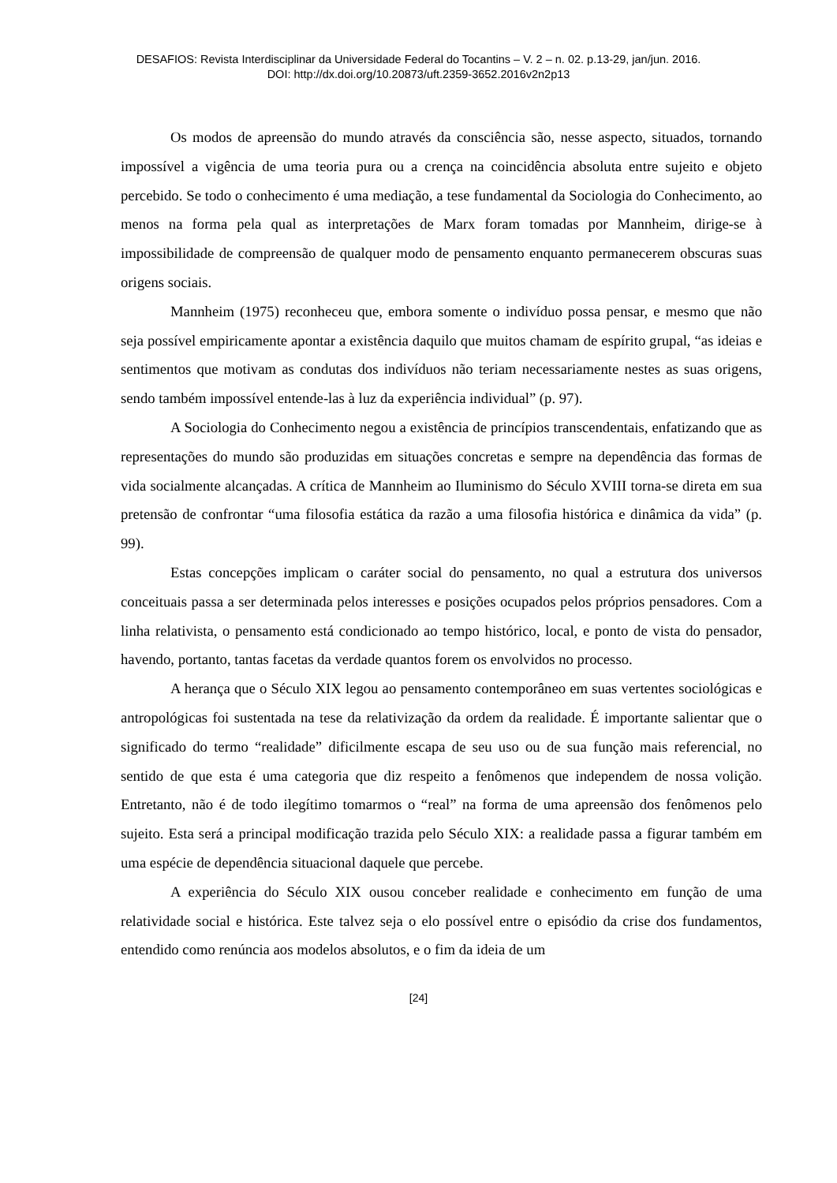DESAFIOS: Revista Interdisciplinar da Universidade Federal do Tocantins – V. 2 – n. 02. p.13-29, jan/jun. 2016.
DOI: http://dx.doi.org/10.20873/uft.2359-3652.2016v2n2p13
Os modos de apreensão do mundo através da consciência são, nesse aspecto, situados, tornando impossível a vigência de uma teoria pura ou a crença na coincidência absoluta entre sujeito e objeto percebido. Se todo o conhecimento é uma mediação, a tese fundamental da Sociologia do Conhecimento, ao menos na forma pela qual as interpretações de Marx foram tomadas por Mannheim, dirige-se à impossibilidade de compreensão de qualquer modo de pensamento enquanto permanecerem obscuras suas origens sociais.
Mannheim (1975) reconheceu que, embora somente o indivíduo possa pensar, e mesmo que não seja possível empiricamente apontar a existência daquilo que muitos chamam de espírito grupal, “as ideias e sentimentos que motivam as condutas dos indivíduos não teriam necessariamente nestes as suas origens, sendo também impossível entende-las à luz da experiência individual” (p. 97).
A Sociologia do Conhecimento negou a existência de princípios transcendentais, enfatizando que as representações do mundo são produzidas em situações concretas e sempre na dependência das formas de vida socialmente alcançadas. A crítica de Mannheim ao Iluminismo do Século XVIII torna-se direta em sua pretensão de confrontar “uma filosofia estática da razão a uma filosofia histórica e dinâmica da vida” (p. 99).
Estas concepções implicam o caráter social do pensamento, no qual a estrutura dos universos conceituais passa a ser determinada pelos interesses e posições ocupados pelos próprios pensadores. Com a linha relativista, o pensamento está condicionado ao tempo histórico, local, e ponto de vista do pensador, havendo, portanto, tantas facetas da verdade quantos forem os envolvidos no processo.
A herança que o Século XIX legou ao pensamento contemporâneo em suas vertentes sociológicas e antropológicas foi sustentada na tese da relativização da ordem da realidade. É importante salientar que o significado do termo “realidade” dificilmente escapa de seu uso ou de sua função mais referencial, no sentido de que esta é uma categoria que diz respeito a fenômenos que independem de nossa volição. Entretanto, não é de todo ilegítimo tomarmos o “real” na forma de uma apreensão dos fenômenos pelo sujeito. Esta será a principal modificação trazida pelo Século XIX: a realidade passa a figurar também em uma espécie de dependência situacional daquele que percebe.
A experiência do Século XIX ousou conceber realidade e conhecimento em função de uma relatividade social e histórica. Este talvez seja o elo possível entre o episódio da crise dos fundamentos, entendido como renúncia aos modelos absolutos, e o fim da ideia de um
[24]